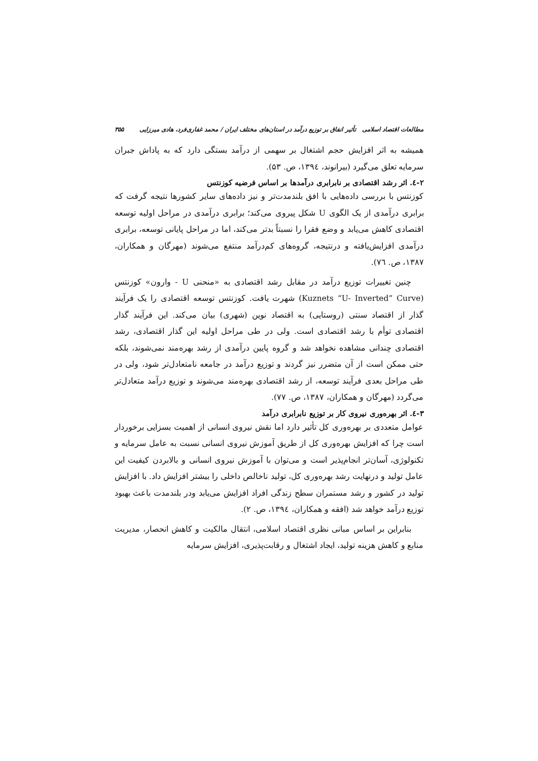مطالعات اقتصاد اسلامی تأثیر انفاق بر توزیع درآمد در استان‌های مختلف ایران / محمد غفاری‌فرد، هادی میرزایی ۳۵۵
همیشه به اثر افزایش حجم اشتغال بر سهمی از درآمد بستگی دارد که به پاداش جبران سرمایه تعلق می‌گیرد (بیرانوند، ۱۳۹٤، ص. ۵۳).
۲-٤. اثر رشد اقتصادی بر نابرابری درآمدها بر اساس فرضیه کوزنتس
کوزنتس با بررسی داده‌هایی با افق بلندمدت‌تر و نیز داده‌های سایر کشورها نتیجه گرفت که برابری درآمدی از یک الگوی U شکل پیروی می‌کند؛ برابری درآمدی در مراحل اولیه توسعه اقتصادی کاهش می‌یابد و وضع فقرا را نسبتاً بدتر می‌کند، اما در مراحل پایانی توسعه، برابری درآمدی افزایش‌یافته و درنتیجه، گروه‌های کم‌درآمد منتفع می‌شوند (مهرگان و همکاران، ۱۳۸۷، ص. ٧٦).
چنین تغییرات توزیع درآمد در مقابل رشد اقتصادی به «منحنی U - وارون» کوزنتس (Kuznets “U- Inverted” Curve) شهرت یافت. کوزنتس توسعه اقتصادی را یک فرآیند گذار از اقتصاد سنتی (روستایی) به اقتصاد نوین (شهری) بیان می‌کند. این فرآیند گذار اقتصادی توأم با رشد اقتصادی است. ولی در طی مراحل اولیه این گذار اقتصادی، رشد اقتصادی چندانی مشاهده نخواهد شد و گروه پایین درآمدی از رشد بهره‌مند نمی‌شوند، بلکه حتی ممکن است از آن متضرر نیز گردند و توزیع درآمد در جامعه نامتعادل‌تر شود، ولی در طی مراحل بعدی فرآیند توسعه، از رشد اقتصادی بهره‌مند می‌شوند و توزیع درآمد متعادل‌تر می‌گردد (مهرگان و همکاران، ۱۳۸۷، ص. ۷۷).
۳-٤. اثر بهره‌وری نیروی کار بر توزیع نابرابری درآمد
عوامل متعددی بر بهره‌وری کل تأثیر دارد اما نقش نیروی انسانی از اهمیت بسزایی برخوردار است چرا که افزایش بهره‌وری کل از طریق آموزش نیروی انسانی نسبت به عامل سرمایه و تکنولوژی، آسان‌تر انجام‌پذیر است و می‌توان با آموزش نیروی انسانی و بالابردن کیفیت این عامل تولید و درنهایت رشد بهره‌وری کل، تولید ناخالص داخلی را بیشتر افزایش داد. با افزایش تولید در کشور و رشد مستمران سطح زندگی افراد افزایش می‌یابد ودر بلندمدت باعث بهبود توزیع درآمد خواهد شد (افقه و همکاران، ۱۳۹٤، ص. ۲).
بنابراین بر اساس مبانی نظری اقتصاد اسلامی، انتقال مالکیت و کاهش انحصار، مدیریت منابع و کاهش هزینه تولید، ایجاد اشتغال و رقابت‌پذیری، افزایش سرمایه